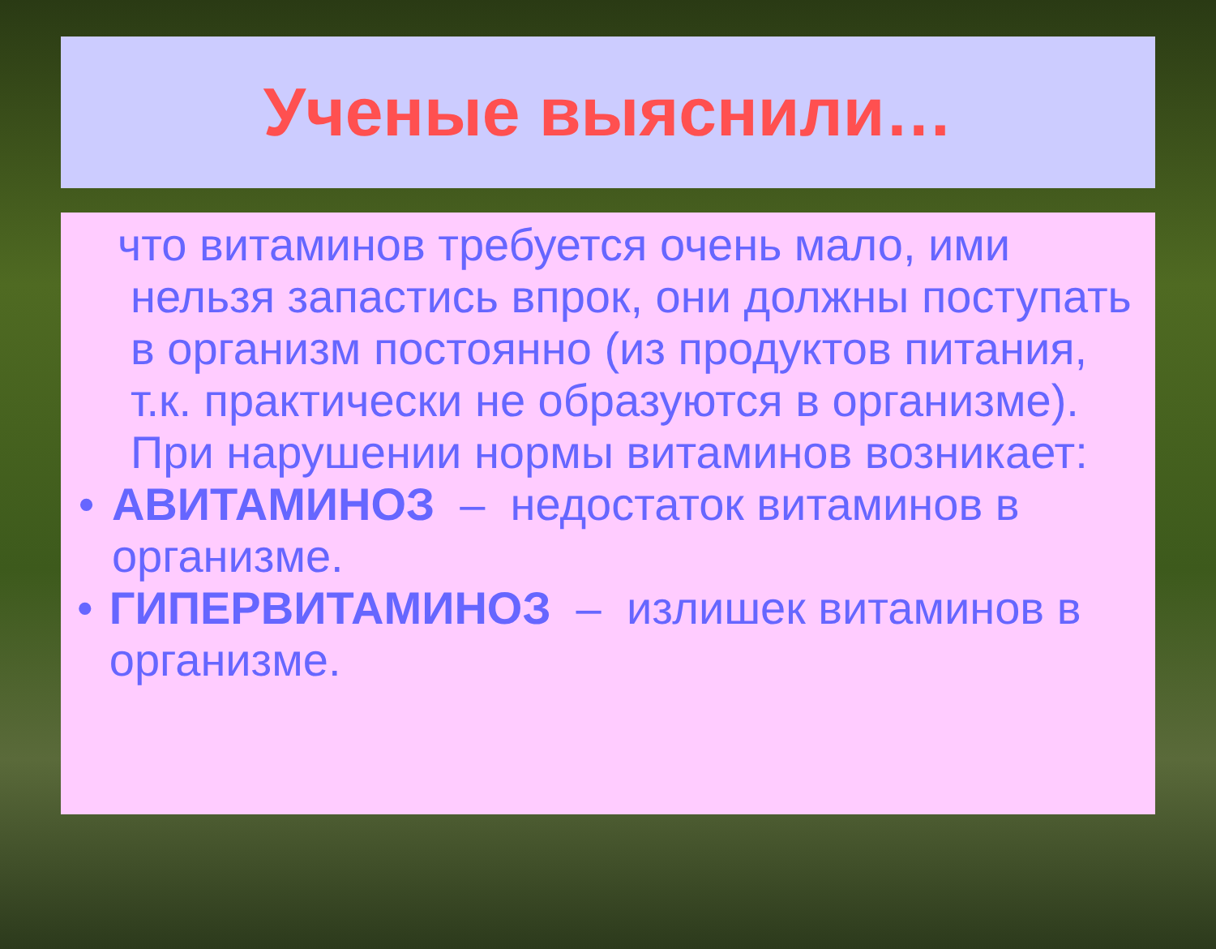Ученые выяснили…
что витаминов требуется очень мало, ими нельзя запастись впрок, они должны поступать в организм постоянно (из продуктов питания, т.к. практически не образуются в организме). При нарушении нормы витаминов возникает:
• АВИТАМИНОЗ – недостаток витаминов в организме.
• ГИПЕРВИТАМИНОЗ – излишек витаминов в организме.